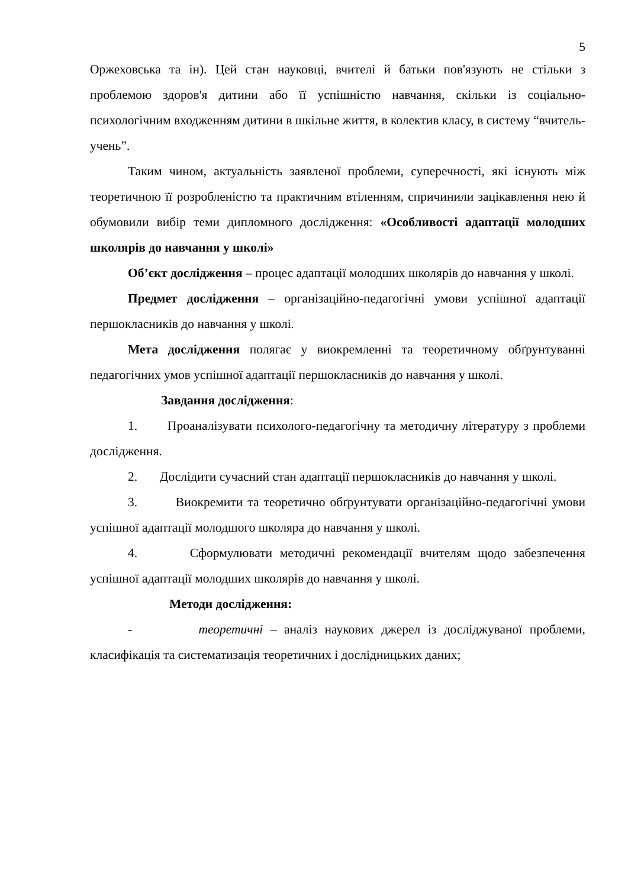5
Оржеховська та ін). Цей стан науковці, вчителі й батьки пов'язують не стільки з проблемою здоров'я дитини або її успішністю навчання, скільки із соціально-психологічним входженням дитини в шкільне життя, в колектив класу, в систему “вчитель-учень”.
Таким чином, актуальність заявленої проблеми, суперечності, які існують між теоретичною її розробленістю та практичним втіленням, спричинили зацікавлення нею й обумовили вибір теми дипломного дослідження: «Особливості адаптації молодших школярів до навчання у школі»
Об’єкт дослідження – процес адаптації молодших школярів до навчання у школі.
Предмет дослідження – організаційно-педагогічні умови успішної адаптації першокласників до навчання у школі.
Мета дослідження полягає у виокремленні та теоретичному обґрунтуванні педагогічних умов успішної адаптації першокласників до навчання у школі.
Завдання дослідження:
1. Проаналізувати психолого-педагогічну та методичну літературу з проблеми дослідження.
2. Дослідити сучасний стан адаптації першокласників до навчання у школі.
3. Виокремити та теоретично обґрунтувати організаційно-педагогічні умови успішної адаптації молодшого школяра до навчання у школі.
4. Сформулювати методичні рекомендації вчителям щодо забезпечення успішної адаптації молодших школярів до навчання у школі.
Методи дослідження:
- теоретичні – аналіз наукових джерел із досліджуваної проблеми, класифікація та систематизація теоретичних і дослідницьких даних;